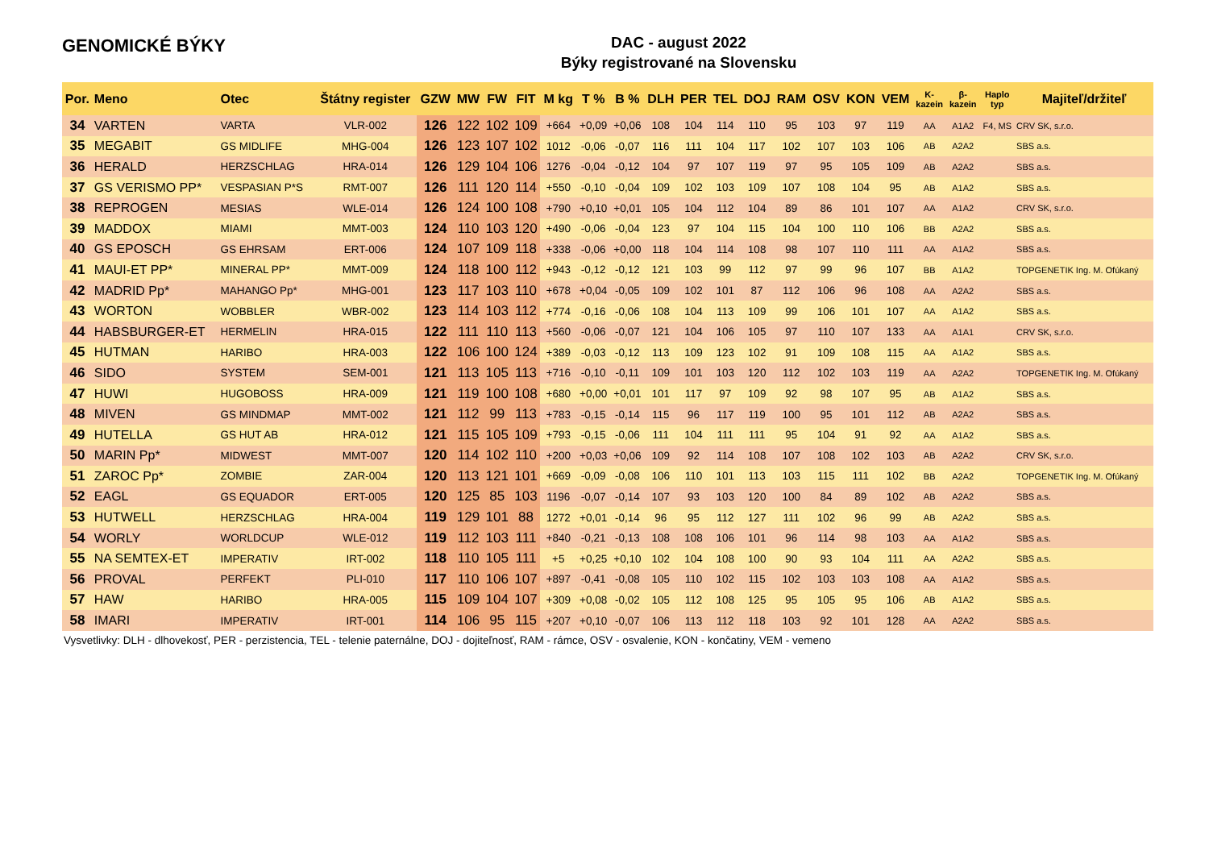GENOMICKÉ BÝKY
DAC - august 2022
Býky registrované na Slovensku
| Por. | Meno | Otec | Štátny register | GZW | MW | FW | FIT | M kg | T % | B % | DLH | PER | TEL | DOJ | RAM | OSV | KON | VEM | K- kazein | β- kazein | Haplo typ | Majiteľ/držiteľ |
| --- | --- | --- | --- | --- | --- | --- | --- | --- | --- | --- | --- | --- | --- | --- | --- | --- | --- | --- | --- | --- | --- | --- |
| 34 | VARTEN | VARTA | VLR-002 | 126 | 122 | 102 | 109 | +664 | +0,09 | +0,06 | 108 | 104 | 114 | 110 | 95 | 103 | 97 | 119 | AA | A1A2 | F4, MS | CRV SK, s.r.o. |
| 35 | MEGABIT | GS MIDLIFE | MHG-004 | 126 | 123 | 107 | 102 | 1012 | -0,06 | -0,07 | 116 | 111 | 104 | 117 | 102 | 107 | 103 | 106 | AB | A2A2 | | SBS a.s. |
| 36 | HERALD | HERZSCHLAG | HRA-014 | 126 | 129 | 104 | 106 | 1276 | -0,04 | -0,12 | 104 | 97 | 107 | 119 | 97 | 95 | 105 | 109 | AB | A2A2 | | SBS a.s. |
| 37 | GS VERISMO PP* | VESPASIAN P*S | RMT-007 | 126 | 111 | 120 | 114 | +550 | -0,10 | -0,04 | 109 | 102 | 103 | 109 | 107 | 108 | 104 | 95 | AB | A1A2 | | SBS a.s. |
| 38 | REPROGEN | MESIAS | WLE-014 | 126 | 124 | 100 | 108 | +790 | +0,10 | +0,01 | 105 | 104 | 112 | 104 | 89 | 86 | 101 | 107 | AA | A1A2 | | CRV SK, s.r.o. |
| 39 | MADDOX | MIAMI | MMT-003 | 124 | 110 | 103 | 120 | +490 | -0,06 | -0,04 | 123 | 97 | 104 | 115 | 104 | 100 | 110 | 106 | BB | A2A2 | | SBS a.s. |
| 40 | GS EPOSCH | GS EHRSAM | ERT-006 | 124 | 107 | 109 | 118 | +338 | -0,06 | +0,00 | 118 | 104 | 114 | 108 | 98 | 107 | 110 | 111 | AA | A1A2 | | SBS a.s. |
| 41 | MAUI-ET PP* | MINERAL PP* | MMT-009 | 124 | 118 | 100 | 112 | +943 | -0,12 | -0,12 | 121 | 103 | 99 | 112 | 97 | 99 | 96 | 107 | BB | A1A2 | | TOPGENETIK Ing. M. Ofúkaný |
| 42 | MADRID Pp* | MAHANGO Pp* | MHG-001 | 123 | 117 | 103 | 110 | +678 | +0,04 | -0,05 | 109 | 102 | 101 | 87 | 112 | 106 | 96 | 108 | AA | A2A2 | | SBS a.s. |
| 43 | WORTON | WOBBLER | WBR-002 | 123 | 114 | 103 | 112 | +774 | -0,16 | -0,06 | 108 | 104 | 113 | 109 | 99 | 106 | 101 | 107 | AA | A1A2 | | SBS a.s. |
| 44 | HABSBURGER-ET | HERMELIN | HRA-015 | 122 | 111 | 110 | 113 | +560 | -0,06 | -0,07 | 121 | 104 | 106 | 105 | 97 | 110 | 107 | 133 | AA | A1A1 | | CRV SK, s.r.o. |
| 45 | HUTMAN | HARIBO | HRA-003 | 122 | 106 | 100 | 124 | +389 | -0,03 | -0,12 | 113 | 109 | 123 | 102 | 91 | 109 | 108 | 115 | AA | A1A2 | | SBS a.s. |
| 46 | SIDO | SYSTEM | SEM-001 | 121 | 113 | 105 | 113 | +716 | -0,10 | -0,11 | 109 | 101 | 103 | 120 | 112 | 102 | 103 | 119 | AA | A2A2 | | TOPGENETIK Ing. M. Ofúkaný |
| 47 | HUWI | HUGOBOSS | HRA-009 | 121 | 119 | 100 | 108 | +680 | +0,00 | +0,01 | 101 | 117 | 97 | 109 | 92 | 98 | 107 | 95 | AB | A1A2 | | SBS a.s. |
| 48 | MIVEN | GS MINDMAP | MMT-002 | 121 | 112 | 99 | 113 | +783 | -0,15 | -0,14 | 115 | 96 | 117 | 119 | 100 | 95 | 101 | 112 | AB | A2A2 | | SBS a.s. |
| 49 | HUTELLA | GS HUT AB | HRA-012 | 121 | 115 | 105 | 109 | +793 | -0,15 | -0,06 | 111 | 104 | 111 | 111 | 95 | 104 | 91 | 92 | AA | A1A2 | | SBS a.s. |
| 50 | MARIN Pp* | MIDWEST | MMT-007 | 120 | 114 | 102 | 110 | +200 | +0,03 | +0,06 | 109 | 92 | 114 | 108 | 107 | 108 | 102 | 103 | AB | A2A2 | | CRV SK, s.r.o. |
| 51 | ZAROC Pp* | ZOMBIE | ZAR-004 | 120 | 113 | 121 | 101 | +669 | -0,09 | -0,08 | 106 | 110 | 101 | 113 | 103 | 115 | 111 | 102 | BB | A2A2 | | TOPGENETIK Ing. M. Ofúkaný |
| 52 | EAGL | GS EQUADOR | ERT-005 | 120 | 125 | 85 | 103 | 1196 | -0,07 | -0,14 | 107 | 93 | 103 | 120 | 100 | 84 | 89 | 102 | AB | A2A2 | | SBS a.s. |
| 53 | HUTWELL | HERZSCHLAG | HRA-004 | 119 | 129 | 101 | 88 | 1272 | +0,01 | -0,14 | 96 | 95 | 112 | 127 | 111 | 102 | 96 | 99 | AB | A2A2 | | SBS a.s. |
| 54 | WORLY | WORLDCUP | WLE-012 | 119 | 112 | 103 | 111 | +840 | -0,21 | -0,13 | 108 | 108 | 106 | 101 | 96 | 114 | 98 | 103 | AA | A1A2 | | SBS a.s. |
| 55 | NA SEMTEX-ET | IMPERATIV | IRT-002 | 118 | 110 | 105 | 111 | +5 | +0,25 | +0,10 | 102 | 104 | 108 | 100 | 90 | 93 | 104 | 111 | AA | A2A2 | | SBS a.s. |
| 56 | PROVAL | PERFEKT | PLI-010 | 117 | 110 | 106 | 107 | +897 | -0,41 | -0,08 | 105 | 110 | 102 | 115 | 102 | 103 | 103 | 108 | AA | A1A2 | | SBS a.s. |
| 57 | HAW | HARIBO | HRA-005 | 115 | 109 | 104 | 107 | +309 | +0,08 | -0,02 | 105 | 112 | 108 | 125 | 95 | 105 | 95 | 106 | AB | A1A2 | | SBS a.s. |
| 58 | IMARI | IMPERATIV | IRT-001 | 114 | 106 | 95 | 115 | +207 | +0,10 | -0,07 | 106 | 113 | 112 | 118 | 103 | 92 | 101 | 128 | AA | A2A2 | | SBS a.s. |
Vysvetlivky: DLH - dlhovekosť, PER - perzistencia, TEL - telenie paternálne, DOJ - dojiteľnosť, RAM - rámce, OSV - osvalenie, KON - končatiny, VEM - vemeno